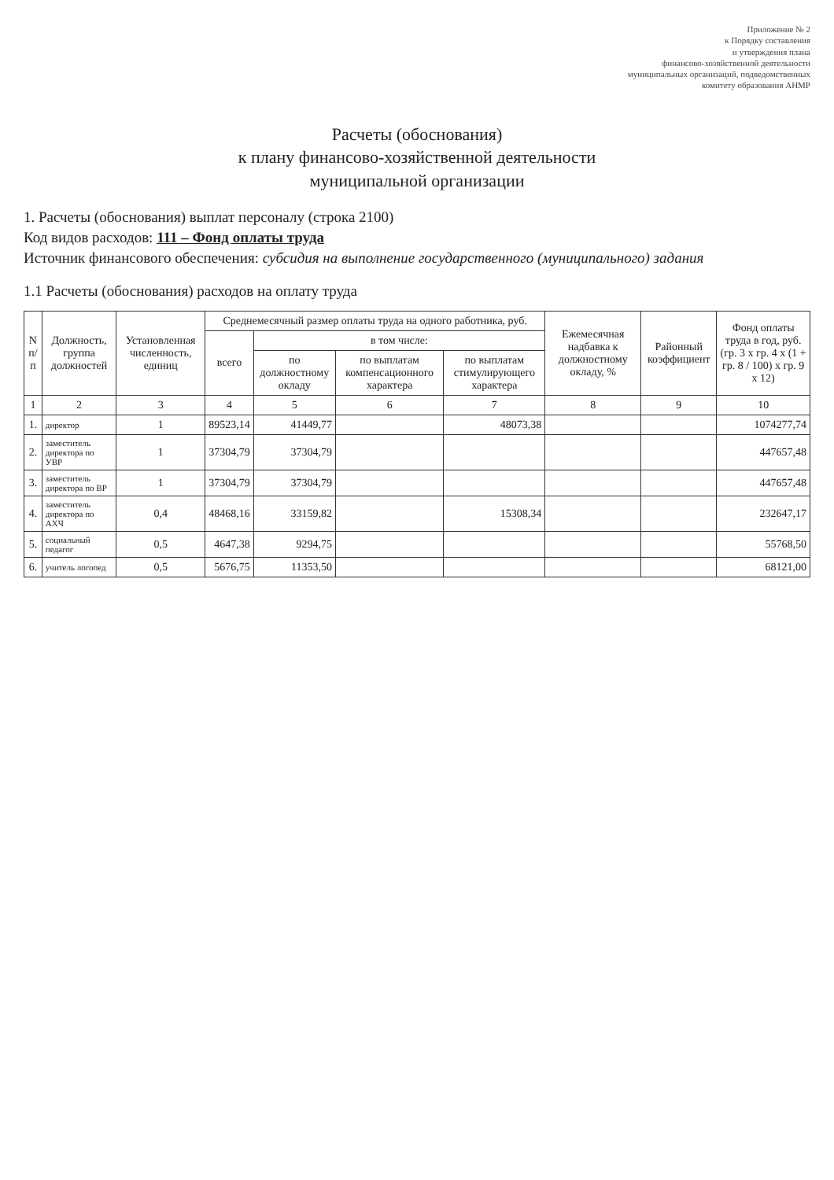Приложение № 2
к Порядку составления
и утверждения плана
финансово-хозяйственной деятельности
муниципальных организаций, подведомственных
комитету образования АНМР
Расчеты (обоснования)
к плану финансово-хозяйственной деятельности
муниципальной организации
1. Расчеты (обоснования) выплат персоналу (строка 2100)
Код видов расходов: 111 – Фонд оплаты труда
Источник финансового обеспечения: субсидия на выполнение государственного (муниципального) задания
1.1 Расчеты (обоснования) расходов на оплату труда
| N п/п | Должность, группа должностей | Установленная численность, единиц | Среднемесячный размер оплаты труда на одного работника, руб. | | | | Ежемесячная надбавка к должностному окладу, % | Районный коэффициент | Фонд оплаты труда в год, руб. (гр. 3 x гр. 4 x (1 + гр. 8 / 100) x гр. 9 x 12) |
| --- | --- | --- | --- | --- | --- | --- | --- | --- | --- |
| | | | всего | в том числе: | | | | | |
| | | | | по должностному окладу | по выплатам компенсационного характера | по выплатам стимулирующего характера | | | |
| 1 | 2 | 3 | 4 | 5 | 6 | 7 | 8 | 9 | 10 |
| 1. | директор | 1 | 89523,14 | 41449,77 | | 48073,38 | | | 1074277,74 |
| 2. | заместитель директора по УВР | 1 | 37304,79 | 37304,79 | | | | | 447657,48 |
| 3. | заместитель директора по ВР | 1 | 37304,79 | 37304,79 | | | | | 447657,48 |
| 4. | заместитель директора по АХЧ | 0,4 | 48468,16 | 33159,82 | | 15308,34 | | | 232647,17 |
| 5. | социальный педагог | 0,5 | 4647,38 | 9294,75 | | | | | 55768,50 |
| 6. | учитель логопед | 0,5 | 5676,75 | 11353,50 | | | | | 68121,00 |